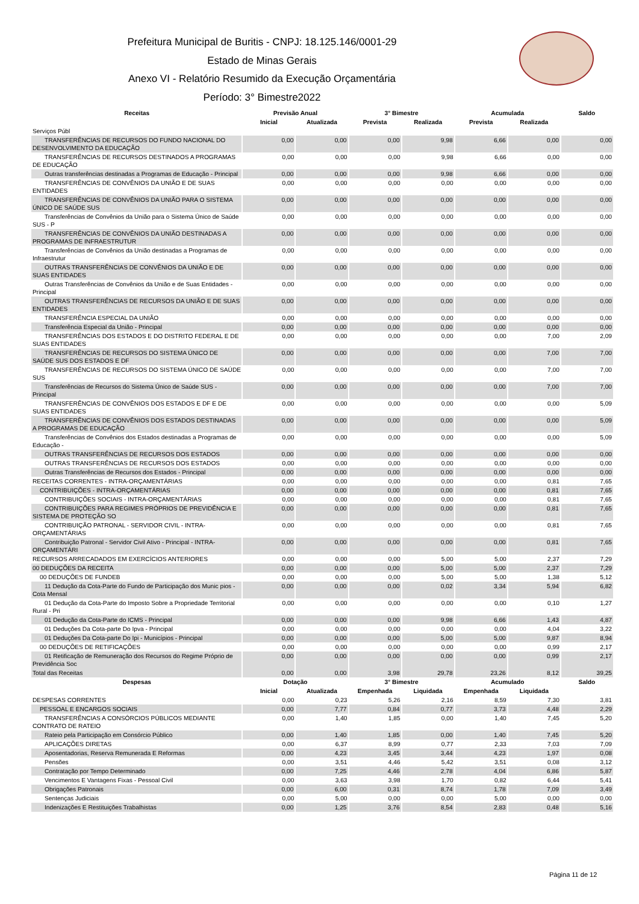Prefeitura Municipal de Buritis - CNPJ: 18.125.146/0001-29
Estado de Minas Gerais
Anexo VI - Relatório Resumido da Execução Orçamentária
Período: 3° Bimestre2022
| Receitas | Previsão Anual | | 3° Bimestre | | Acumulada | | Saldo |
| --- | --- | --- | --- | --- | --- | --- | --- |
| | Inicial | Atualizada | Prevista | Realizada | Prevista | Realizada | |
| Serviços Públ | | | | | | | |
| TRANSFERÊNCIAS DE RECURSOS DO FUNDO NACIONAL DO DESENVOLVIMENTO DA EDUCAÇÃO | 0,00 | 0,00 | 0,00 | 9,98 | 6,66 | 0,00 | 0,00 |
| TRANSFERÊNCIAS DE RECURSOS DESTINADOS A PROGRAMAS DE EDUCAÇÃO | 0,00 | 0,00 | 0,00 | 9,98 | 6,66 | 0,00 | 0,00 |
| Outras transferências destinadas a Programas de Educação - Principal | 0,00 | 0,00 | 0,00 | 9,98 | 6,66 | 0,00 | 0,00 |
| TRANSFERÊNCIAS DE CONVÊNIOS DA UNIÃO E DE SUAS ENTIDADES | 0,00 | 0,00 | 0,00 | 0,00 | 0,00 | 0,00 | 0,00 |
| TRANSFERÊNCIAS DE CONVÊNIOS DA UNIÃO PARA O SISTEMA ÚNICO DE SAÚDE SUS | 0,00 | 0,00 | 0,00 | 0,00 | 0,00 | 0,00 | 0,00 |
| Transferências de Convênios da União para o Sistema Único de Saúde SUS - P | 0,00 | 0,00 | 0,00 | 0,00 | 0,00 | 0,00 | 0,00 |
| TRANSFERÊNCIAS DE CONVÊNIOS DA UNIÃO DESTINADAS A PROGRAMAS DE INFRAESTRUTUR | 0,00 | 0,00 | 0,00 | 0,00 | 0,00 | 0,00 | 0,00 |
| Transferências de Convênios da União destinadas a Programas de Infraestrutur | 0,00 | 0,00 | 0,00 | 0,00 | 0,00 | 0,00 | 0,00 |
| OUTRAS TRANSFERÊNCIAS DE CONVÊNIOS DA UNIÃO E DE SUAS ENTIDADES | 0,00 | 0,00 | 0,00 | 0,00 | 0,00 | 0,00 | 0,00 |
| Outras Transferências de Convênios da União e de Suas Entidades - Principal | 0,00 | 0,00 | 0,00 | 0,00 | 0,00 | 0,00 | 0,00 |
| OUTRAS TRANSFERÊNCIAS DE RECURSOS DA UNIÃO E DE SUAS ENTIDADES | 0,00 | 0,00 | 0,00 | 0,00 | 0,00 | 0,00 | 0,00 |
| TRANSFERÊNCIA ESPECIAL DA UNIÃO | 0,00 | 0,00 | 0,00 | 0,00 | 0,00 | 0,00 | 0,00 |
| Transferência Especial da União - Principal | 0,00 | 0,00 | 0,00 | 0,00 | 0,00 | 0,00 | 0,00 |
| TRANSFERÊNCIAS DOS ESTADOS E DO DISTRITO FEDERAL E DE SUAS ENTIDADES | 0,00 | 0,00 | 0,00 | 0,00 | 0,00 | 7,00 | 2,09 |
| TRANSFERÊNCIAS DE RECURSOS DO SISTEMA ÚNICO DE SAÚDE SUS DOS ESTADOS E DF | 0,00 | 0,00 | 0,00 | 0,00 | 0,00 | 7,00 | 7,00 |
| TRANSFERÊNCIAS DE RECURSOS DO SISTEMA ÚNICO DE SAÚDE SUS | 0,00 | 0,00 | 0,00 | 0,00 | 0,00 | 7,00 | 7,00 |
| Transferências de Recursos do Sistema Único de Saúde SUS - Principal | 0,00 | 0,00 | 0,00 | 0,00 | 0,00 | 7,00 | 7,00 |
| TRANSFERÊNCIAS DE CONVÊNIOS DOS ESTADOS E DF E DE SUAS ENTIDADES | 0,00 | 0,00 | 0,00 | 0,00 | 0,00 | 0,00 | 5,09 |
| TRANSFERÊNCIAS DE CONVÊNIOS DOS ESTADOS DESTINADAS A PROGRAMAS DE EDUCAÇÃO | 0,00 | 0,00 | 0,00 | 0,00 | 0,00 | 0,00 | 5,09 |
| Transferências de Convênios dos Estados destinadas a Programas de Educação - | 0,00 | 0,00 | 0,00 | 0,00 | 0,00 | 0,00 | 5,09 |
| OUTRAS TRANSFERÊNCIAS DE RECURSOS DOS ESTADOS | 0,00 | 0,00 | 0,00 | 0,00 | 0,00 | 0,00 | 0,00 |
| OUTRAS TRANSFERÊNCIAS DE RECURSOS DOS ESTADOS | 0,00 | 0,00 | 0,00 | 0,00 | 0,00 | 0,00 | 0,00 |
| Outras Transferências de Recursos dos Estados - Principal | 0,00 | 0,00 | 0,00 | 0,00 | 0,00 | 0,00 | 0,00 |
| RECEITAS CORRENTES - INTRA-ORÇAMENTÁRIAS | 0,00 | 0,00 | 0,00 | 0,00 | 0,00 | 0,81 | 7,65 |
| CONTRIBUIÇÕES - INTRA-ORÇAMENTÁRIAS | 0,00 | 0,00 | 0,00 | 0,00 | 0,00 | 0,81 | 7,65 |
| CONTRIBUIÇÕES SOCIAIS - INTRA-ORÇAMENTÁRIAS | 0,00 | 0,00 | 0,00 | 0,00 | 0,00 | 0,81 | 7,65 |
| CONTRIBUIÇÕES PARA REGIMES PRÓPRIOS DE PREVIDÊNCIA E SISTEMA DE PROTEÇÃO SO | 0,00 | 0,00 | 0,00 | 0,00 | 0,00 | 0,81 | 7,65 |
| CONTRIBUIÇÃO PATRONAL - SERVIDOR CIVIL - INTRA- ORÇAMENTÁRIAS | 0,00 | 0,00 | 0,00 | 0,00 | 0,00 | 0,81 | 7,65 |
| Contribuição Patronal - Servidor Civil Ativo - Principal - INTRA- ORÇAMENTÁRI | 0,00 | 0,00 | 0,00 | 0,00 | 0,00 | 0,81 | 7,65 |
| RECURSOS ARRECADADOS EM EXERCÍCIOS ANTERIORES | 0,00 | 0,00 | 0,00 | 5,00 | 5,00 | 2,37 | 7,29 |
| 00 DEDUÇÕES DA RECEITA | 0,00 | 0,00 | 0,00 | 5,00 | 5,00 | 2,37 | 7,29 |
| 00 DEDUÇÕES DE FUNDEB | 0,00 | 0,00 | 0,00 | 5,00 | 5,00 | 1,38 | 5,12 |
| 11 Dedução da Cota-Parte do Fundo de Participação dos Munic pios - Cota Mensal | 0,00 | 0,00 | 0,00 | 0,02 | 3,34 | 5,94 | 6,82 |
| 01 Dedução da Cota-Parte do Imposto Sobre a Propriedade Territorial Rural - Pri | 0,00 | 0,00 | 0,00 | 0,00 | 0,00 | 0,10 | 1,27 |
| 01 Dedução da Cota-Parte do ICMS - Principal | 0,00 | 0,00 | 0,00 | 9,98 | 6,66 | 1,43 | 4,87 |
| 01 Deduções Da Cota-parte Do Ipva - Principal | 0,00 | 0,00 | 0,00 | 0,00 | 0,00 | 4,04 | 3,22 |
| 01 Deduções Da Cota-parte Do Ipi - Municípios - Principal | 0,00 | 0,00 | 0,00 | 5,00 | 5,00 | 9,87 | 8,94 |
| 00 DEDUÇÕES DE RETIFICAÇÕES | 0,00 | 0,00 | 0,00 | 0,00 | 0,00 | 0,99 | 2,17 |
| 01 Retificação de Remuneração dos Recursos do Regime Próprio de Previdência Soc | 0,00 | 0,00 | 0,00 | 0,00 | 0,00 | 0,99 | 2,17 |
| Total das Receitas | 0,00 | 0,00 | 3,98 | 29,78 | 23,26 | 8,12 | 39,25 |
| Despesas | Dotação | | 3° Bimestre | | Acumulado | | Saldo |
| | Inicial | Atualizada | Empenhada | Liquidada | Empenhada | Liquidada | |
| DESPESAS CORRENTES | 0,00 | 0,23 | 5,26 | 2,16 | 8,59 | 7,30 | 3,81 |
| PESSOAL E ENCARGOS SOCIAIS | 0,00 | 7,77 | 0,84 | 0,77 | 3,73 | 4,48 | 2,29 |
| TRANSFERÊNCIAS A CONSÓRCIOS PÚBLICOS MEDIANTE CONTRATO DE RATEIO | 0,00 | 1,40 | 1,85 | 0,00 | 1,40 | 7,45 | 5,20 |
| Rateio pela Participação em Consórcio Público | 0,00 | 1,40 | 1,85 | 0,00 | 1,40 | 7,45 | 5,20 |
| APLICAÇÕES DIRETAS | 0,00 | 6,37 | 8,99 | 0,77 | 2,33 | 7,03 | 7,09 |
| Aposentadorias, Reserva Remunerada E Reformas | 0,00 | 4,23 | 3,45 | 3,44 | 4,23 | 1,97 | 0,08 |
| Pensões | 0,00 | 3,51 | 4,46 | 5,42 | 3,51 | 0,08 | 3,12 |
| Contratação por Tempo Determinado | 0,00 | 7,25 | 4,46 | 2,78 | 4,04 | 6,86 | 5,87 |
| Vencimentos E Vantagens Fixas - Pessoal Civil | 0,00 | 3,63 | 3,98 | 1,70 | 0,82 | 6,44 | 5,41 |
| Obrigações Patronais | 0,00 | 6,00 | 0,31 | 8,74 | 1,78 | 7,09 | 3,49 |
| Sentenças Judiciais | 0,00 | 5,00 | 0,00 | 0,00 | 5,00 | 0,00 | 0,00 |
| Indenizações E Restituições Trabalhistas | 0,00 | 1,25 | 3,76 | 8,54 | 2,83 | 0,48 | 5,16 |
Página 11 de 12